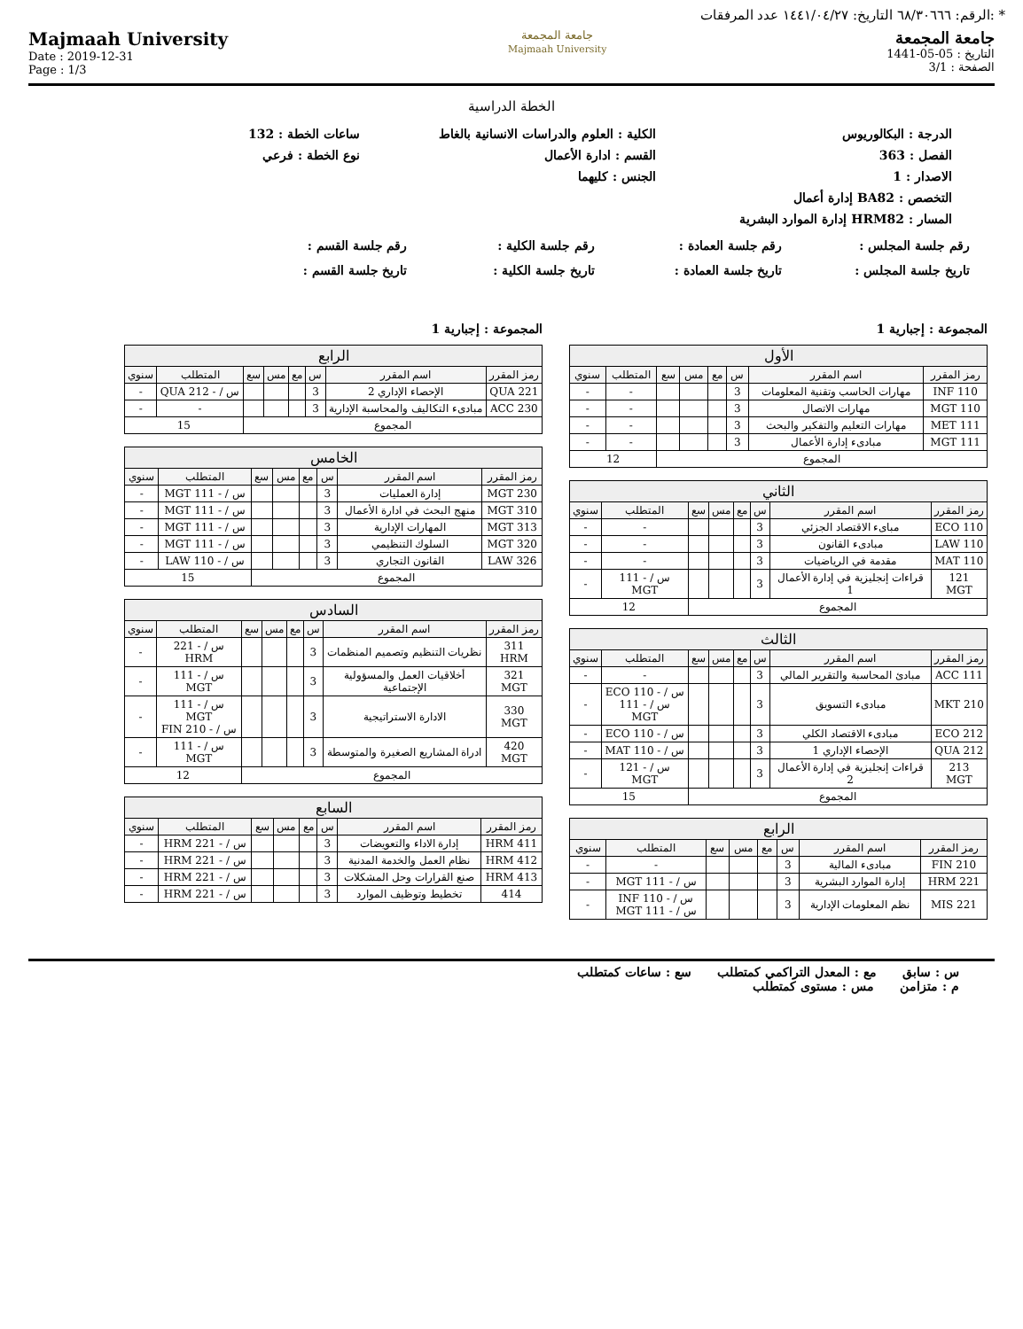الرقم: ٦٨/٣٠٦٦٦ التاريخ: ١٤٤١/٠٤/٢٧ عدد المرفقات: *
Majmaah University
Date : 2019-12-31
Page : 1/3
جامعة المجمعة
Majmaah University
جامعة المجمعة
التاريخ : 05-05-1441
الصفحة : 3/1
الخطة الدراسية
الدرجة : البكالوريوس
الكلية : العلوم والدراسات الانسانية بالغاط
ساعات الخطة : 132
الفصل : 363
القسم : ادارة الأعمال
نوع الخطة : فرعي
الاصدار : 1
الجنس : كليهما
التخصص : BA82 إدارة أعمال
المسار : HRM82 إدارة الموارد البشرية
رقم جلسة المجلس :
رقم جلسة العمادة :
رقم جلسة الكلية :
رقم جلسة القسم :
تاريخ جلسة المجلس :
تاريخ جلسة العمادة :
تاريخ جلسة الكلية :
تاريخ جلسة القسم :
المجموعة : إجبارية 1
| الأول | | | | | | | |
| --- | --- | --- | --- | --- | --- | --- | --- |
| رمز المقرر | اسم المقرر | س | مع | مس | سع | المتطلب | سنوي |
| INF 110 | مهارات الحاسب وتقنية المعلومات | 3 | | | | - | - |
| 110 MGT | مهارات الاتصال | 3 | | | | - | - |
| MET 111 | مهارات التعليم والتفكير والبحث | 3 | | | | - | - |
| MGT 111 | مبادىء إدارة الأعمال | 3 | | | | - | - |
| المجموع | | | | | | 12 | |
| الثاني | | | | | | | |
| --- | --- | --- | --- | --- | --- | --- | --- |
| رمز المقرر | اسم المقرر | س | مع | مس | سع | المتطلب | سنوي |
| 110 ECO | مباىء الاقتصاد الجزئي | 3 | | | | - | - |
| 110 LAW | مبادىء القانون | 3 | | | | - | - |
| MAT 110 | مقدمة في الرياضيات | 3 | | | | - | - |
| 121 MGT | قراءات إنجليزية في إدارة الأعمال 1 | 3 | | | | س / - 111 MGT | - |
| المجموع | | | | | | 12 | |
| الثالث | | | | | | | |
| --- | --- | --- | --- | --- | --- | --- | --- |
| رمز المقرر | اسم المقرر | س | مع | مس | سع | المتطلب | سنوي |
| 111 ACC | مبادئ المحاسبة والتقرير المالي | 3 | | | | - | - |
| 210 MKT | مبادىء التسويق | 3 | | | | س / - 110 ECO س / - 111 MGT | - |
| 212 ECO | مبادىء الاقتصاد الكلي | 3 | | | | س / - 110 ECO | - |
| 212 QUA | الإحصاء الإداري 1 | 3 | | | | س / - 110 MAT | - |
| 213 MGT | قراءات إنجليزية في إدارة الأعمال 2 | 3 | | | | س / - 121 MGT | - |
| المجموع | | | | | | 15 | |
| الرابع | | | | | | | |
| --- | --- | --- | --- | --- | --- | --- | --- |
| رمز المقرر | اسم المقرر | س | مع | مس | سع | المتطلب | سنوي |
| FIN 210 | مبادىء المالية | 3 | | | | - | - |
| 221 HRM | إدارة الموارد البشرية | 3 | | | | س / - 111 MGT | - |
| MIS 221 | نظم المعلومات الإدارية | 3 | | | | س / - 110 INF س / - 111 MGT | - |
المجموعة : إجبارية 1
| الرابع | | | | | | | |
| --- | --- | --- | --- | --- | --- | --- | --- |
| رمز المقرر | اسم المقرر | س | مع | مس | سع | المتطلب | سنوي |
| 221 QUA | الإحصاء الإداري 2 | 3 | | | | س / - 212 QUA | - |
| 230 ACC | مبادىء التكاليف والمحاسبة الإدارية | 3 | | | | - | - |
| المجموع | | | | | | 15 | |
| الخامس | | | | | | | |
| --- | --- | --- | --- | --- | --- | --- | --- |
| رمز المقرر | اسم المقرر | س | مع | مس | سع | المتطلب | سنوي |
| 230 MGT | إدارة العمليات | 3 | | | | س / - 111 MGT | - |
| 310 MGT | منهج البحث في ادارة الأعمال | 3 | | | | س / - 111 MGT | - |
| 313 MGT | المهارات الإدارية | 3 | | | | س / - 111 MGT | - |
| 320 MGT | السلوك التنظيمي | 3 | | | | س / - 111 MGT | - |
| 326 LAW | القانون التجاري | 3 | | | | س / - 110 LAW | - |
| المجموع | | | | | | 15 | |
| السادس | | | | | | | |
| --- | --- | --- | --- | --- | --- | --- | --- |
| رمز المقرر | اسم المقرر | س | مع | مس | سع | المتطلب | سنوي |
| 311 HRM | نظريات التنظيم وتصميم المنظمات | 3 | | | | س / - 221 HRM | - |
| 321 MGT | أخلاقيات العمل والمسؤولية الإجتماعية | 3 | | | | س / - 111 MGT | - |
| 330 MGT | الادارة الاستراتيجية | 3 | | | | س / - 111 MGT س / - 210 FIN | - |
| 420 MGT | ادراة المشاريع الصغيرة والمتوسطة | 3 | | | | س / - 111 MGT | - |
| المجموع | | | | | | 12 | |
| السابع | | | | | | | |
| --- | --- | --- | --- | --- | --- | --- | --- |
| رمز المقرر | اسم المقرر | س | مع | مس | سع | المتطلب | سنوي |
| 411 HRM | إدارة الاداء والتعويضات | 3 | | | | س / - 221 HRM | - |
| 412 HRM | نظام العمل والخدمة المدنية | 3 | | | | س / - 221 HRM | - |
| 413 HRM | صنع القرارات وحل المشكلات | 3 | | | | س / - 221 HRM | - |
| 414 | تخطيط وتوظيف الموارد | 3 | | | | س / - 221 HRM | - |
س : سابق مع : المعدل التراكمي كمتطلب سع : ساعات كمتطلب
م : متزامن مس : مستوى كمتطلب